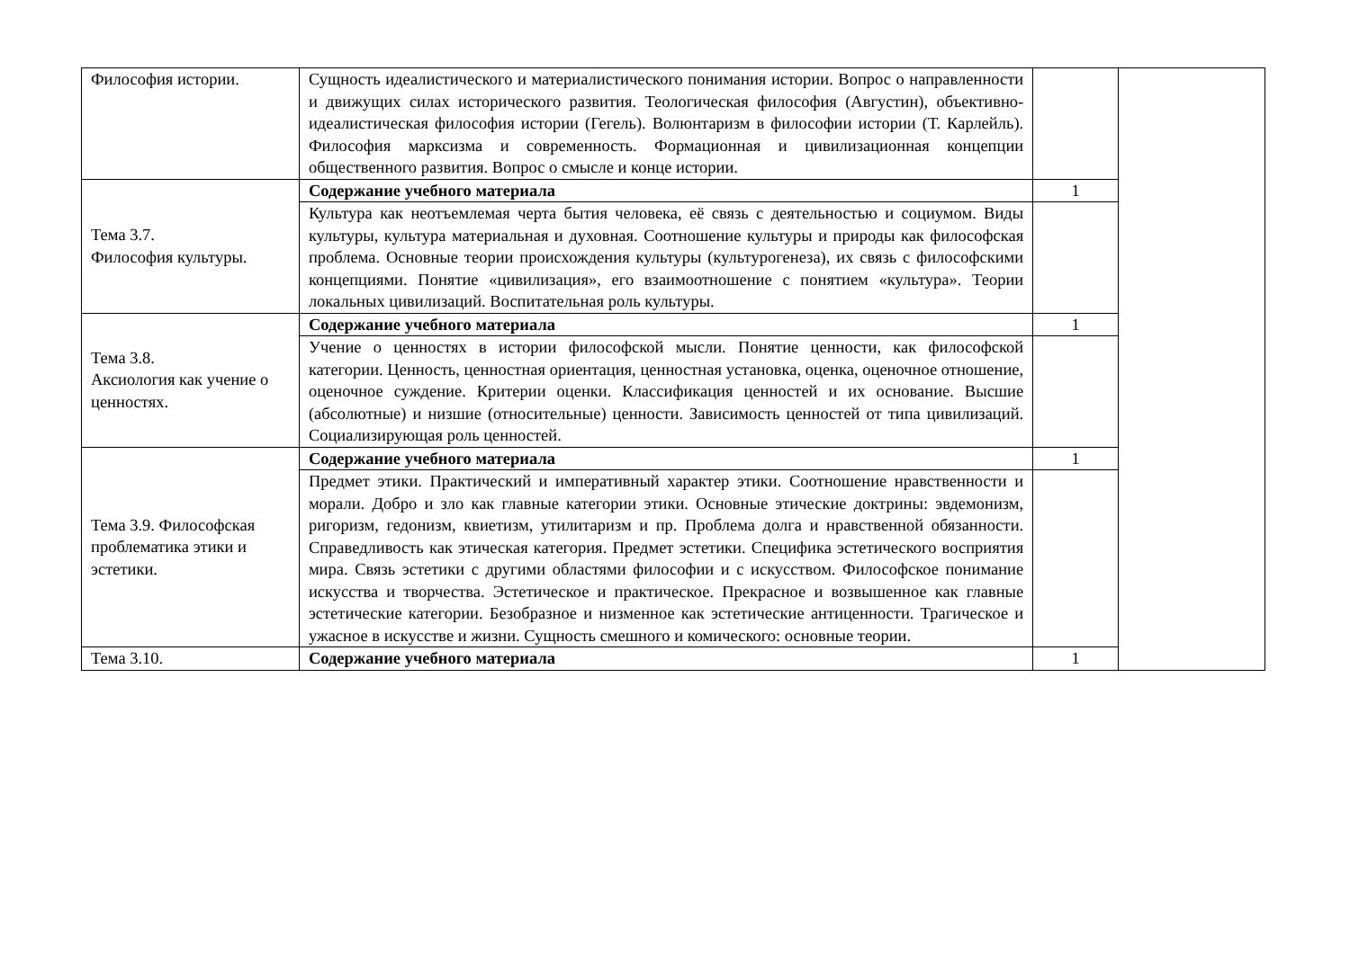| Философия истории. | Сущность идеалистического и материалистического понимания истории. Вопрос о направленности и движущих силах исторического развития. Теологическая философия (Августин), объективно-идеалистическая философия истории (Гегель). Волюнтаризм в философии истории (Т. Карлейль). Философия марксизма и современность. Формационная и цивилизационная концепции общественного развития. Вопрос о смысле и конце истории. | | |
| Тема 3.7. Философия культуры. | Содержание учебного материала | 1 | |
| | Культура как неотъемлемая черта бытия человека, её связь с деятельностью и социумом. Виды культуры, культура материальная и духовная. Соотношение культуры и природы как философская проблема. Основные теории происхождения культуры (культурогенеза), их связь с философскими концепциями. Понятие «цивилизация», его взаимоотношение с понятием «культура». Теории локальных цивилизаций. Воспитательная роль культуры. | | |
| Тема 3.8. Аксиология как учение о ценностях. | Содержание учебного материала | 1 | |
| | Учение о ценностях в истории философской мысли. Понятие ценности, как философской категории. Ценность, ценностная ориентация, ценностная установка, оценка, оценочное отношение, оценочное суждение. Критерии оценки. Классификация ценностей и их основание. Высшие (абсолютные) и низшие (относительные) ценности. Зависимость ценностей от типа цивилизаций. Социализирующая роль ценностей. | | |
| Тема 3.9. Философская проблематика этики и эстетики. | Содержание учебного материала | 1 | |
| | Предмет этики. Практический и императивный характер этики. Соотношение нравственности и морали. Добро и зло как главные категории этики. Основные этические доктрины: эвдемонизм, ригоризм, гедонизм, квиетизм, утилитаризм и пр. Проблема долга и нравственной обязанности. Справедливость как этическая категория. Предмет эстетики. Специфика эстетического восприятия мира. Связь эстетики с другими областями философии и с искусством. Философское понимание искусства и творчества. Эстетическое и практическое. Прекрасное и возвышенное как главные эстетические категории. Безобразное и низменное как эстетические антиценности. Трагическое и ужасное в искусстве и жизни. Сущность смешного и комического: основные теории. | | |
| Тема 3.10. | Содержание учебного материала | 1 | |